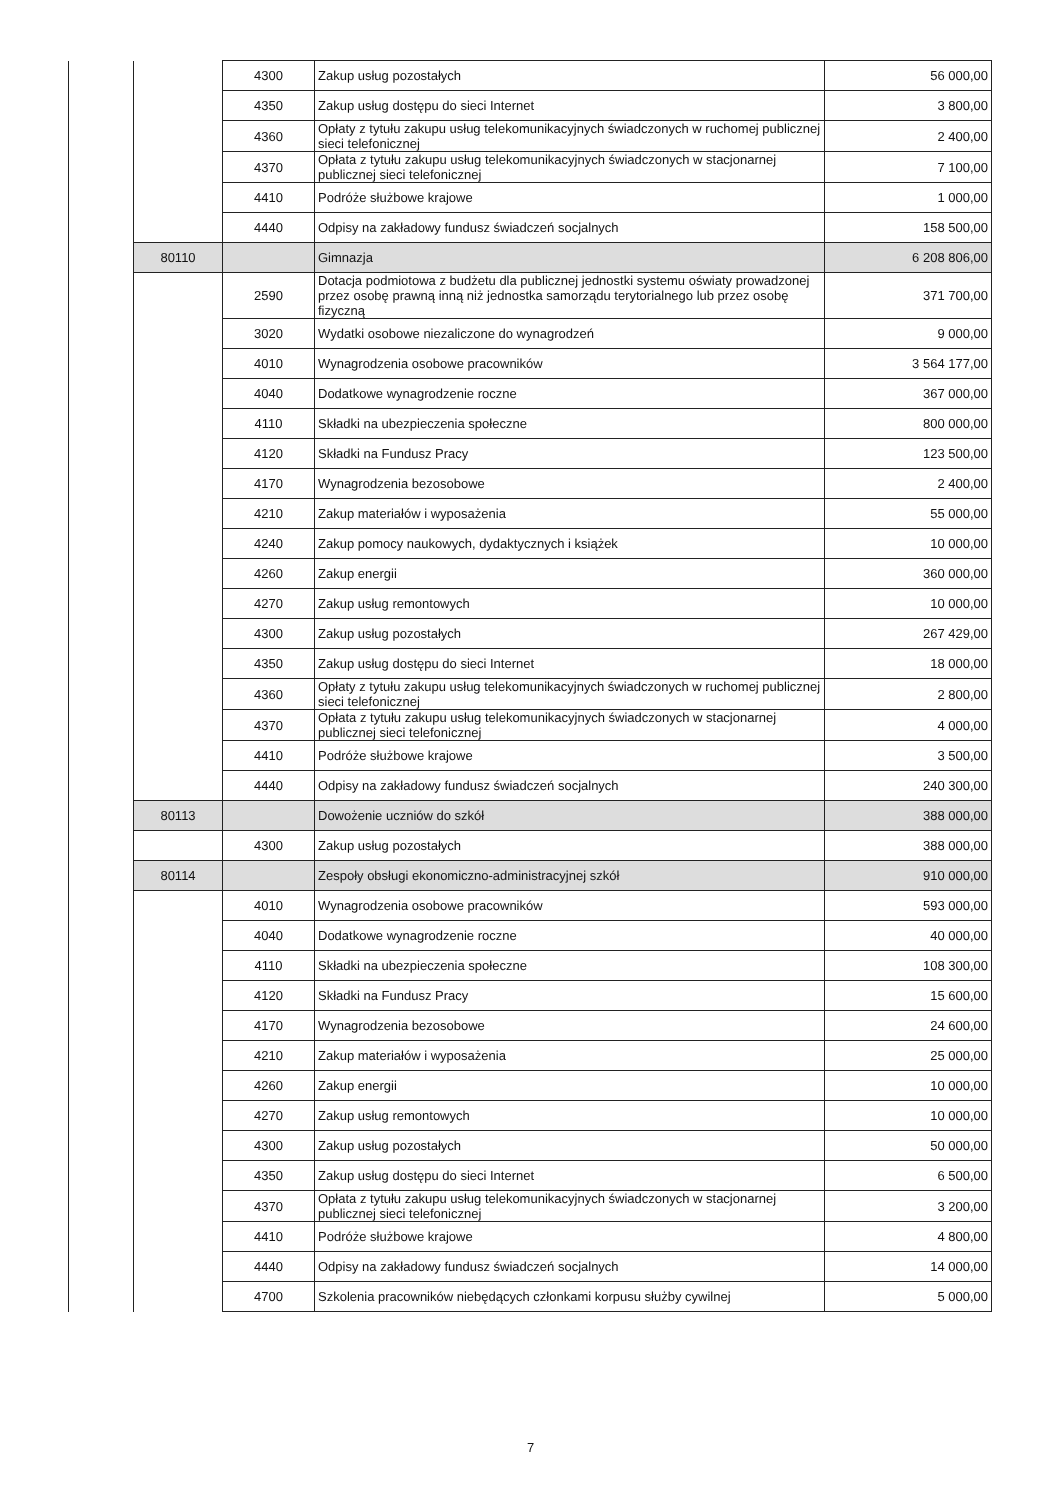| | | 4300 | Zakup usług pozostałych | 56 000,00 |
| | | 4350 | Zakup usług dostępu do sieci Internet | 3 800,00 |
| | | 4360 | Opłaty z tytułu zakupu usług telekomunikacyjnych świadczonych w ruchomej publicznej sieci telefonicznej | 2 400,00 |
| | | 4370 | Opłata z tytułu zakupu usług telekomunikacyjnych świadczonych w stacjonarnej publicznej sieci telefonicznej | 7 100,00 |
| | | 4410 | Podróże służbowe krajowe | 1 000,00 |
| | | 4440 | Odpisy na zakładowy fundusz świadczeń socjalnych | 158 500,00 |
| | 80110 | | Gimnazja | 6 208 806,00 |
| | | 2590 | Dotacja podmiotowa z budżetu dla publicznej jednostki systemu oświaty prowadzonej przez osobę prawną inną niż jednostka samorządu terytorialnego lub przez osobę fizyczną | 371 700,00 |
| | | 3020 | Wydatki osobowe niezaliczone do wynagrodzeń | 9 000,00 |
| | | 4010 | Wynagrodzenia osobowe pracowników | 3 564 177,00 |
| | | 4040 | Dodatkowe wynagrodzenie roczne | 367 000,00 |
| | | 4110 | Składki na ubezpieczenia społeczne | 800 000,00 |
| | | 4120 | Składki na Fundusz Pracy | 123 500,00 |
| | | 4170 | Wynagrodzenia bezosobowe | 2 400,00 |
| | | 4210 | Zakup materiałów i wyposażenia | 55 000,00 |
| | | 4240 | Zakup pomocy naukowych, dydaktycznych i książek | 10 000,00 |
| | | 4260 | Zakup energii | 360 000,00 |
| | | 4270 | Zakup usług remontowych | 10 000,00 |
| | | 4300 | Zakup usług pozostałych | 267 429,00 |
| | | 4350 | Zakup usług dostępu do sieci Internet | 18 000,00 |
| | | 4360 | Opłaty z tytułu zakupu usług telekomunikacyjnych świadczonych w ruchomej publicznej sieci telefonicznej | 2 800,00 |
| | | 4370 | Opłata z tytułu zakupu usług telekomunikacyjnych świadczonych w stacjonarnej publicznej sieci telefonicznej | 4 000,00 |
| | | 4410 | Podróże służbowe krajowe | 3 500,00 |
| | | 4440 | Odpisy na zakładowy fundusz świadczeń socjalnych | 240 300,00 |
| | 80113 | | Dowożenie uczniów do szkół | 388 000,00 |
| | | 4300 | Zakup usług pozostałych | 388 000,00 |
| | 80114 | | Zespoły obsługi ekonomiczno-administracyjnej szkół | 910 000,00 |
| | | 4010 | Wynagrodzenia osobowe pracowników | 593 000,00 |
| | | 4040 | Dodatkowe wynagrodzenie roczne | 40 000,00 |
| | | 4110 | Składki na ubezpieczenia społeczne | 108 300,00 |
| | | 4120 | Składki na Fundusz Pracy | 15 600,00 |
| | | 4170 | Wynagrodzenia bezosobowe | 24 600,00 |
| | | 4210 | Zakup materiałów i wyposażenia | 25 000,00 |
| | | 4260 | Zakup energii | 10 000,00 |
| | | 4270 | Zakup usług remontowych | 10 000,00 |
| | | 4300 | Zakup usług pozostałych | 50 000,00 |
| | | 4350 | Zakup usług dostępu do sieci Internet | 6 500,00 |
| | | 4370 | Opłata z tytułu zakupu usług telekomunikacyjnych świadczonych w stacjonarnej publicznej sieci telefonicznej | 3 200,00 |
| | | 4410 | Podróże służbowe krajowe | 4 800,00 |
| | | 4440 | Odpisy na zakładowy fundusz świadczeń socjalnych | 14 000,00 |
| | | 4700 | Szkolenia pracowników niebędących członkami korpusu służby cywilnej | 5 000,00 |
7